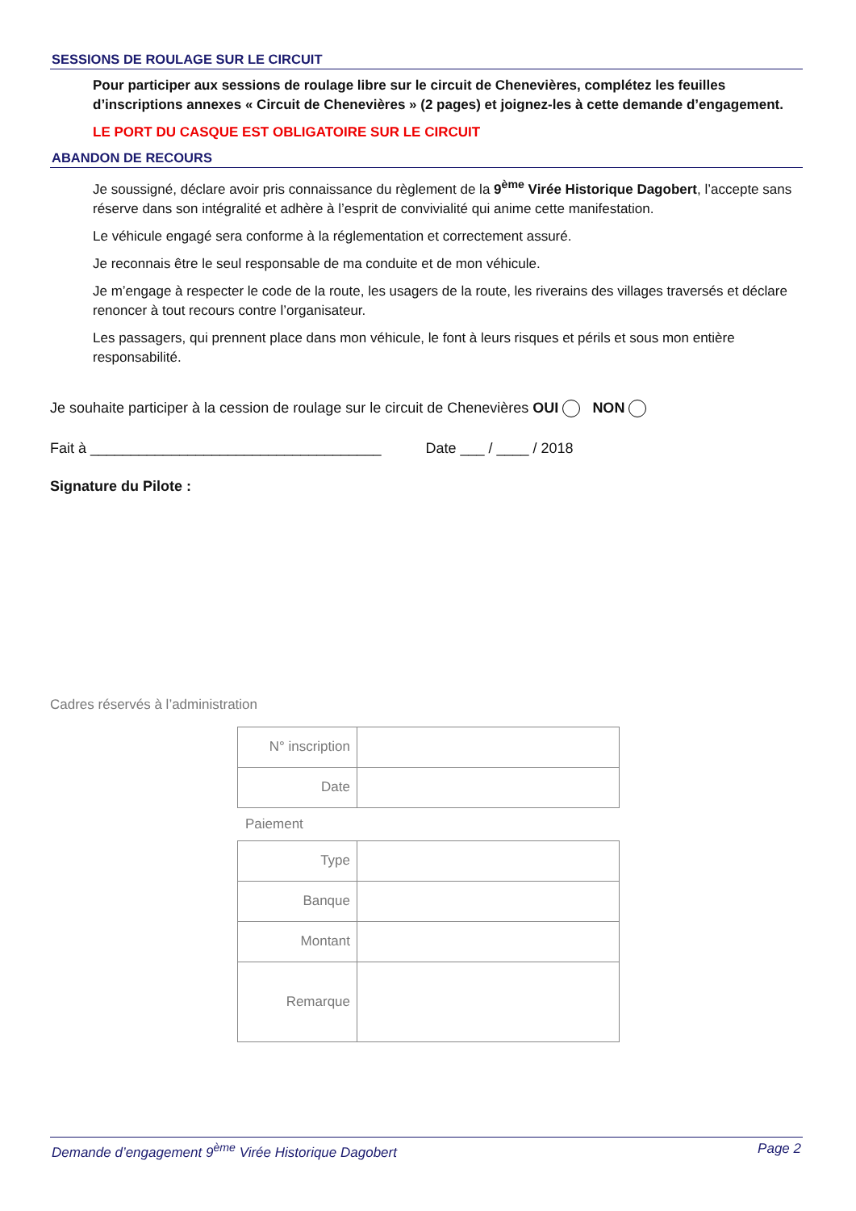SESSIONS DE ROULAGE SUR LE CIRCUIT
Pour participer aux sessions de roulage libre sur le circuit de Chenevières, complétez les feuilles d’inscriptions annexes « Circuit de Chenevières » (2 pages) et joignez-les à cette demande d’engagement.
LE PORT DU CASQUE EST OBLIGATOIRE SUR LE CIRCUIT
ABANDON DE RECOURS
Je soussigné, déclare avoir pris connaissance du règlement de la 9<sup>ème</sup> Virée Historique Dagobert, l’accepte sans réserve dans son intégralité et adhère à l’esprit de convivialité qui anime cette manifestation.
Le véhicule engagé sera conforme à la réglementation et correctement assuré.
Je reconnais être le seul responsable de ma conduite et de mon véhicule.
Je m’engage à respecter le code de la route, les usagers de la route, les riverains des villages traversés et déclare renoncer à tout recours contre l’organisateur.
Les passagers, qui prennent place dans mon véhicule, le font à leurs risques et périls et sous mon entière responsabilité.
Je souhaite participer à la cession de roulage sur le circuit de Chenevières OUI NON
Fait à ____________________________________ Date ___ / ____ / 2018
Signature du Pilote :
Cadres réservés à l’administration
| N° inscription | |
| Date | |
Paiement
| Type | |
| Banque | |
| Montant | |
| Remarque | |
Demande d’engagement 9<sup>ème</sup> Virée Historique Dagobert Page 2